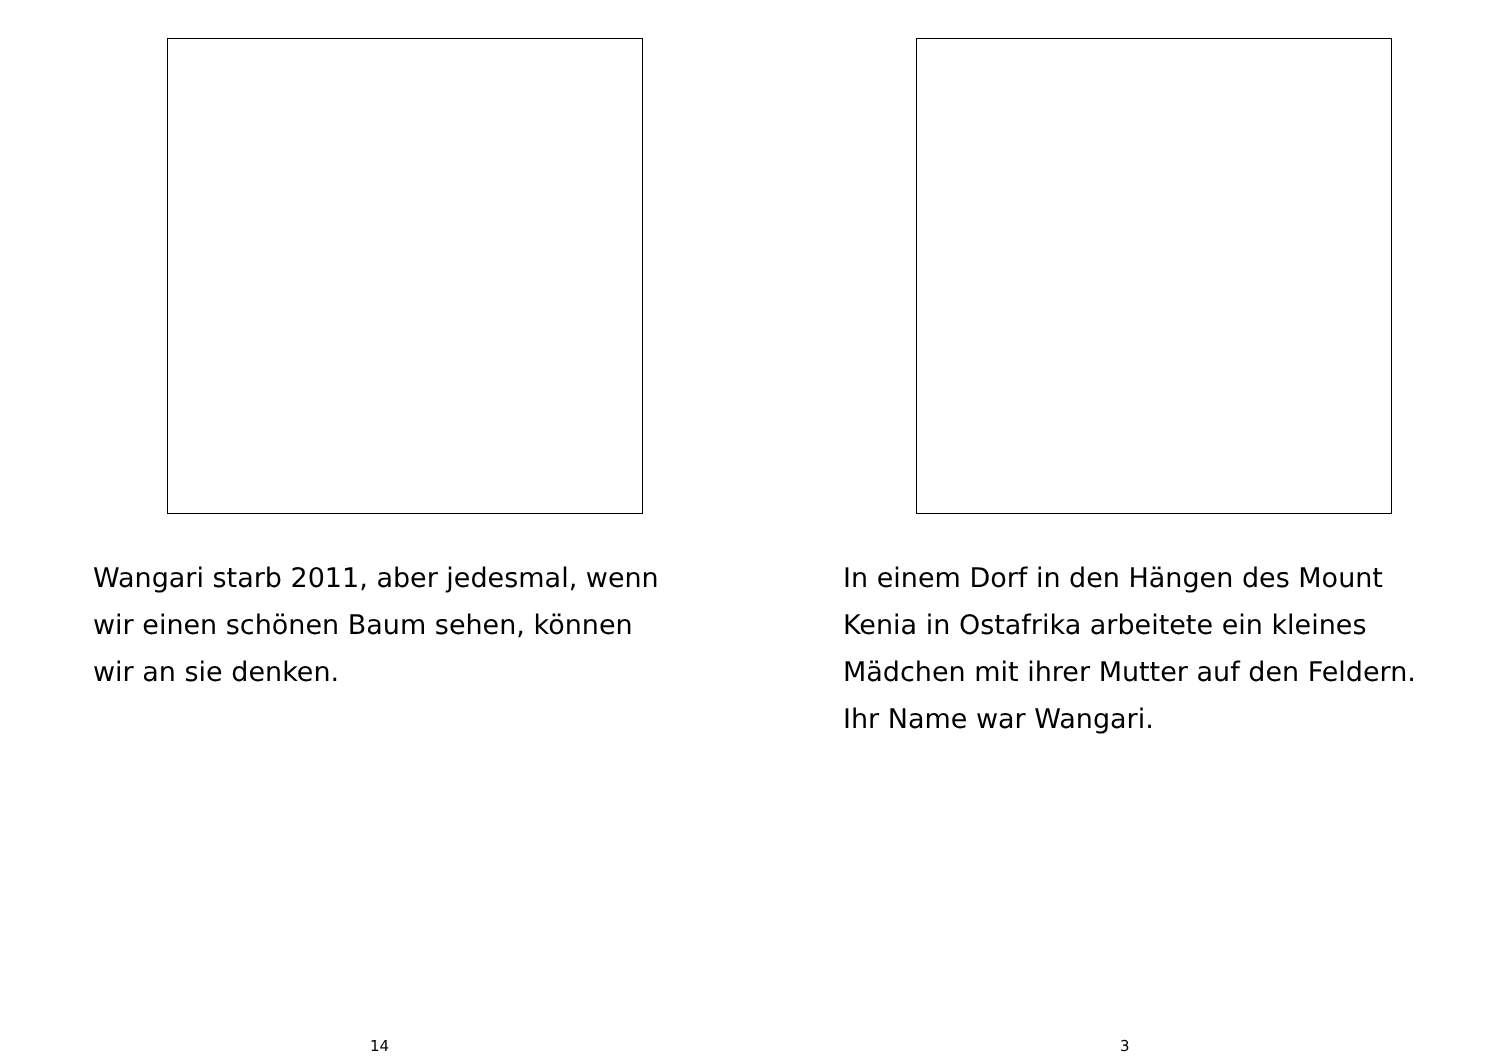Wangari starb 2011, aber jedesmal, wenn
wir einen schönen Baum sehen, können
wir an sie denken.
14
In einem Dorf in den Hängen des Mount
Kenia in Ostafrika arbeitete ein kleines
Mädchen mit ihrer Mutter auf den Feldern.
Ihr Name war Wangari.
3